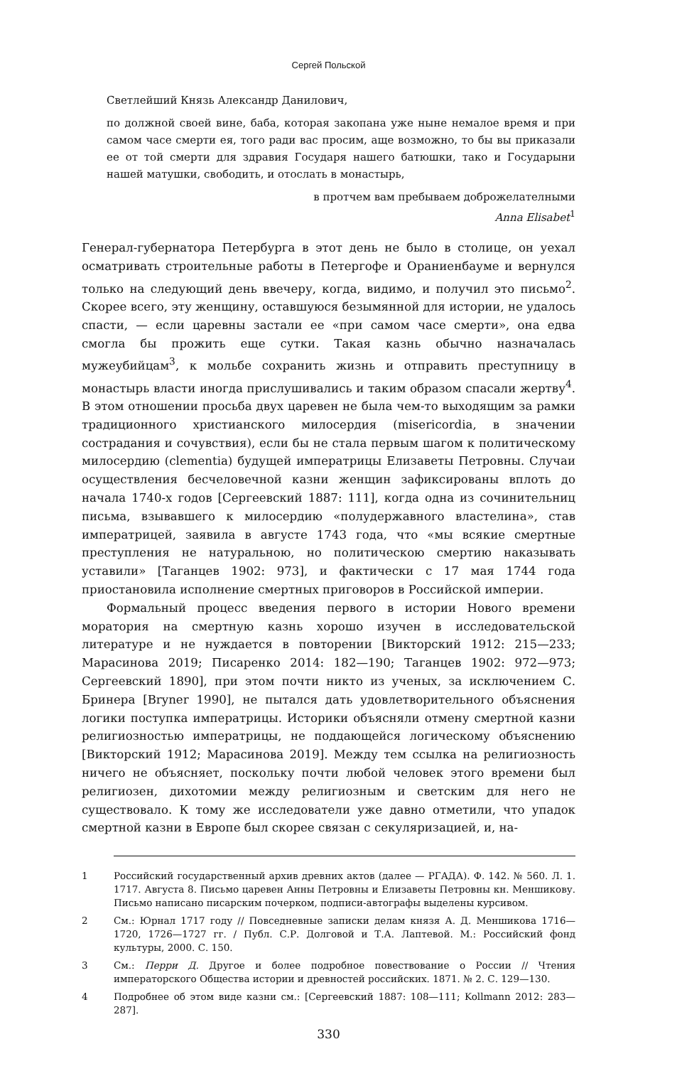Сергей Польской
Светлейший Князь Александр Данилович,
по должной своей вине, баба, которая закопана уже ныне немалое время и при самом часе смерти ея, того ради вас просим, аще возможно, то бы вы приказали ее от той смерти для здравия Государя нашего батюшки, тако и Государыни нашей матушки, свободить, и отослать в монастырь,
в протчем вам пребываем доброжелателными
Anna Elisabet<sup>1</sup>
Генерал-губернатора Петербурга в этот день не было в столице, он уехал осматривать строительные работы в Петергофе и Ораниенбауме и вернулся только на следующий день ввечеру, когда, видимо, и получил это письмо<sup>2</sup>. Скорее всего, эту женщину, оставшуюся безымянной для истории, не удалось спасти, — если царевны застали ее «при самом часе смерти», она едва смогла бы прожить еще сутки. Такая казнь обычно назначалась мужеубийцам<sup>3</sup>, к мольбе сохранить жизнь и отправить преступницу в монастырь власти иногда прислушивались и таким образом спасали жертву<sup>4</sup>. В этом отношении просьба двух царевен не была чем-то выходящим за рамки традиционного христианского милосердия (misericordia, в значении сострадания и сочувствия), если бы не стала первым шагом к политическому милосердию (clementia) будущей императрицы Елизаветы Петровны. Случаи осуществления бесчеловечной казни женщин зафиксированы вплоть до начала 1740-х годов [Сергеевский 1887: 111], когда одна из сочинительниц письма, взывавшего к милосердию «полудержавного властелина», став императрицей, заявила в августе 1743 года, что «мы всякие смертные преступления не натуральною, но политическою смертию наказывать уставили» [Таганцев 1902: 973], и фактически с 17 мая 1744 года приостановила исполнение смертных приговоров в Российской империи.
Формальный процесс введения первого в истории Нового времени моратория на смертную казнь хорошо изучен в исследовательской литературе и не нуждается в повторении [Викторский 1912: 215—233; Марасинова 2019; Писаренко 2014: 182—190; Таганцев 1902: 972—973; Сергеевский 1890], при этом почти никто из ученых, за исключением С. Бринера [Bryner 1990], не пытался дать удовлетворительного объяснения логики поступка императрицы. Историки объясняли отмену смертной казни религиозностью императрицы, не поддающейся логическому объяснению [Викторский 1912; Марасинова 2019]. Между тем ссылка на религиозность ничего не объясняет, поскольку почти любой человек этого времени был религиозен, дихотомии между религиозным и светским для него не существовало. К тому же исследователи уже давно отметили, что упадок смертной казни в Европе был скорее связан с секуляризацией, и, на-
1 Российский государственный архив древних актов (далее — РГАДА). Ф. 142. № 560. Л. 1. 1717. Августа 8. Письмо царевен Анны Петровны и Елизаветы Петровны кн. Меншикову. Письмо написано писарским почерком, подписи-автографы выделены курсивом.
2 См.: Юрнал 1717 году // Повседневные записки делам князя А. Д. Меншикова 1716—1720, 1726—1727 гг. / Публ. С.Р. Долговой и Т.А. Лаптевой. М.: Российский фонд культуры, 2000. С. 150.
3 См.: Перри Д. Другое и более подробное повествование о России // Чтения императорского Общества истории и древностей российских. 1871. № 2. С. 129—130.
4 Подробнее об этом виде казни см.: [Сергеевский 1887: 108—111; Kollmann 2012: 283—287].
330